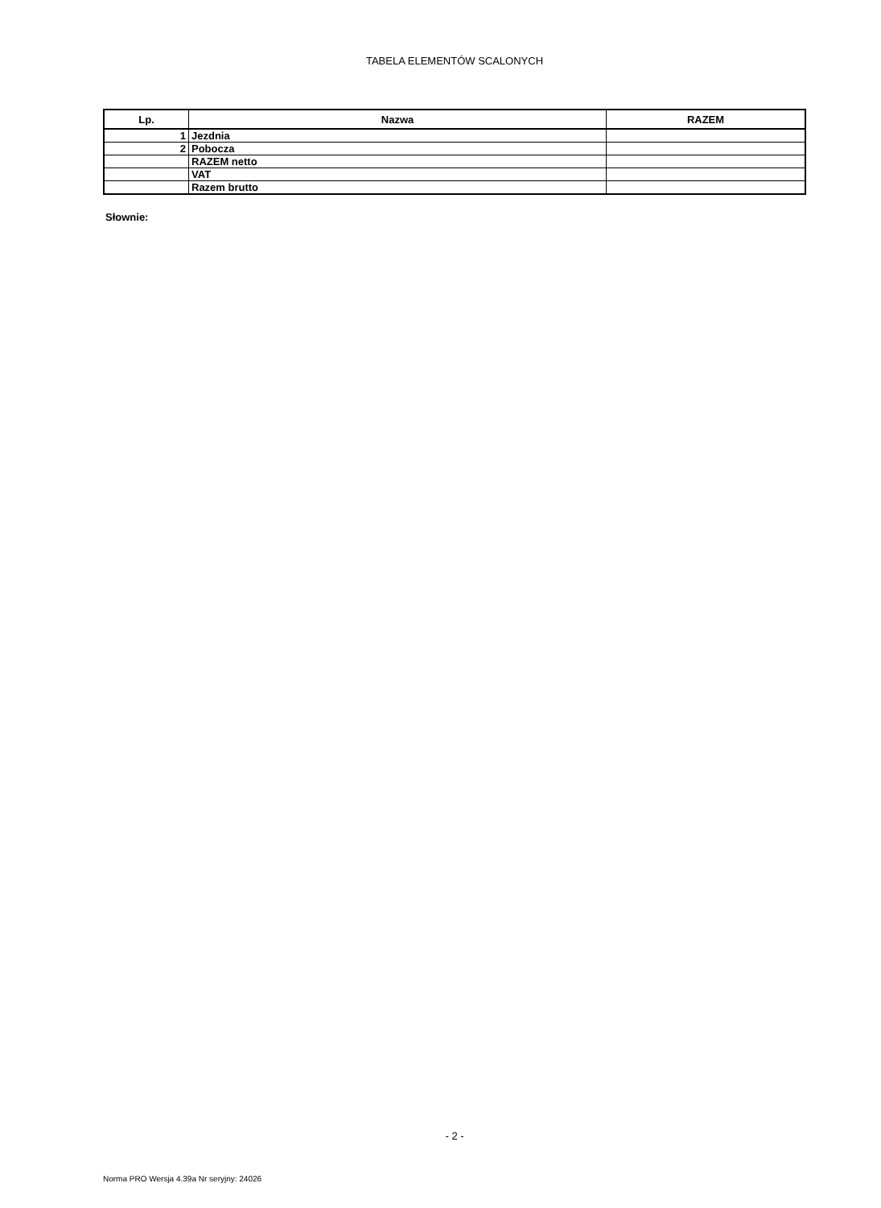TABELA ELEMENTÓW SCALONYCH
| Lp. | Nazwa | RAZEM |
| --- | --- | --- |
| 1 | Jezdnia | |
| 2 | Pobocza | |
| | RAZEM netto | |
| | VAT | |
| | Razem brutto | |
Słownie:
- 2 -
Norma PRO Wersja 4.39a Nr seryjny: 24026